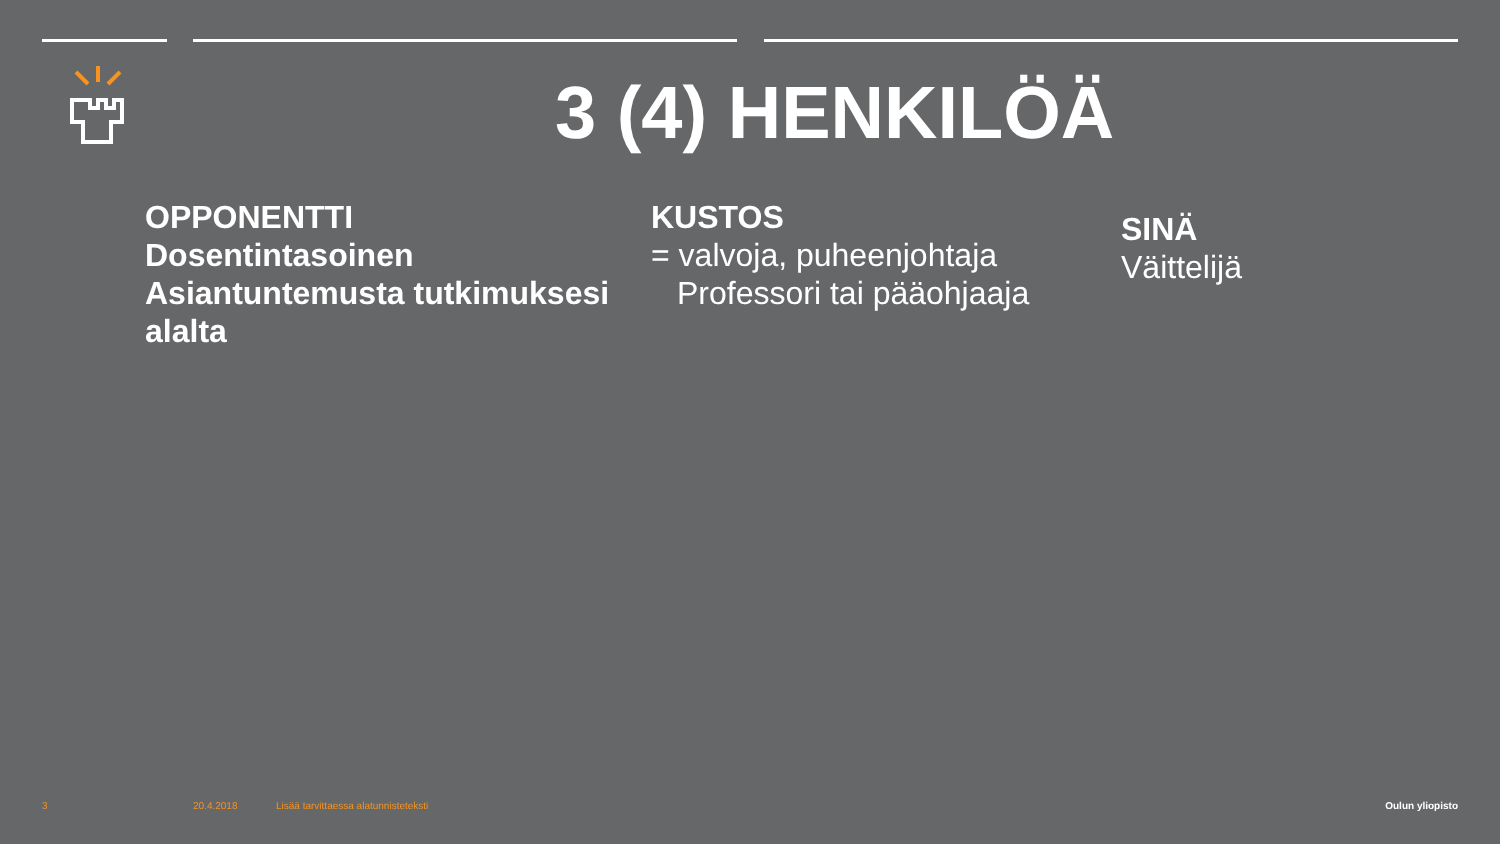3 (4) HENKILÖÄ
OPPONENTTI
Dosentintasoinen
Asiantuntemusta tutkimuksesi alalta
KUSTOS
= valvoja, puheenjohtaja
Professori tai pääohjaaja
SINÄ
Väittelijä
3 20.4.2018
Lisää tarvittaessa alatunnisteteksti
Oulun yliopisto